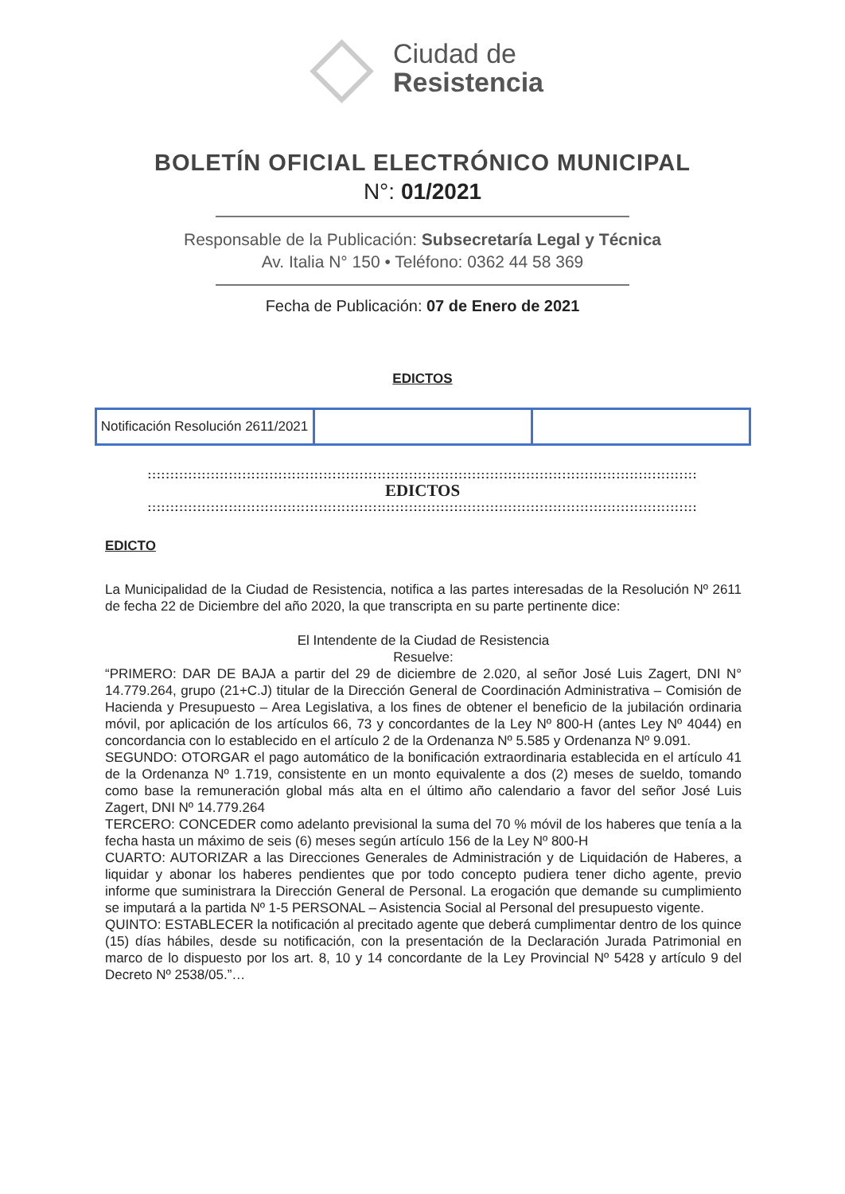Ciudad de
Resistencia
BOLETÍN OFICIAL ELECTRÓNICO MUNICIPAL
N°: 01/2021
Responsable de la Publicación: Subsecretaría Legal y Técnica
Av. Italia N° 150 • Teléfono: 0362 44 58 369
Fecha de Publicación: 07 de Enero de 2021
EDICTOS
| Notificación Resolución 2611/2021 | | |
::::::::::::::::::::::::::::::::::::::::::::::::::::::::::::::::::::::::::::::::::::::::::::::::::::::::::::::::::::::::::
EDICTOS
::::::::::::::::::::::::::::::::::::::::::::::::::::::::::::::::::::::::::::::::::::::::::::::::::::::::::::::::::::::::::
EDICTO
La Municipalidad de la Ciudad de Resistencia, notifica a las partes interesadas de la Resolución Nº 2611 de fecha 22 de Diciembre del año 2020, la que transcripta en su parte pertinente dice:
El Intendente de la Ciudad de Resistencia
Resuelve:
“PRIMERO: DAR DE BAJA a partir del 29 de diciembre de 2.020, al señor José Luis Zagert, DNI N° 14.779.264, grupo (21+C.J) titular de la Dirección General de Coordinación Administrativa – Comisión de Hacienda y Presupuesto – Area Legislativa, a los fines de obtener el beneficio de la jubilación ordinaria móvil, por aplicación de los artículos 66, 73 y concordantes de la Ley Nº 800-H (antes Ley Nº 4044) en concordancia con lo establecido en el artículo 2 de la Ordenanza Nº 5.585 y Ordenanza Nº 9.091.
SEGUNDO: OTORGAR el pago automático de la bonificación extraordinaria establecida en el artículo 41 de la Ordenanza Nº 1.719, consistente en un monto equivalente a dos (2) meses de sueldo, tomando como base la remuneración global más alta en el último año calendario a favor del señor José Luis Zagert, DNI Nº 14.779.264
TERCERO: CONCEDER como adelanto previsional la suma del 70 % móvil de los haberes que tenía a la fecha hasta un máximo de seis (6) meses según artículo 156 de la Ley Nº 800-H
CUARTO: AUTORIZAR a las Direcciones Generales de Administración y de Liquidación de Haberes, a liquidar y abonar los haberes pendientes que por todo concepto pudiera tener dicho agente, previo informe que suministrara la Dirección General de Personal. La erogación que demande su cumplimiento se imputará a la partida Nº 1-5 PERSONAL – Asistencia Social al Personal del presupuesto vigente.
QUINTO: ESTABLECER la notificación al precitado agente que deberá cumplimentar dentro de los quince (15) días hábiles, desde su notificación, con la presentación de la Declaración Jurada Patrimonial en marco de lo dispuesto por los art. 8, 10 y 14 concordante de la Ley Provincial Nº 5428 y artículo 9 del Decreto Nº 2538/05.”…